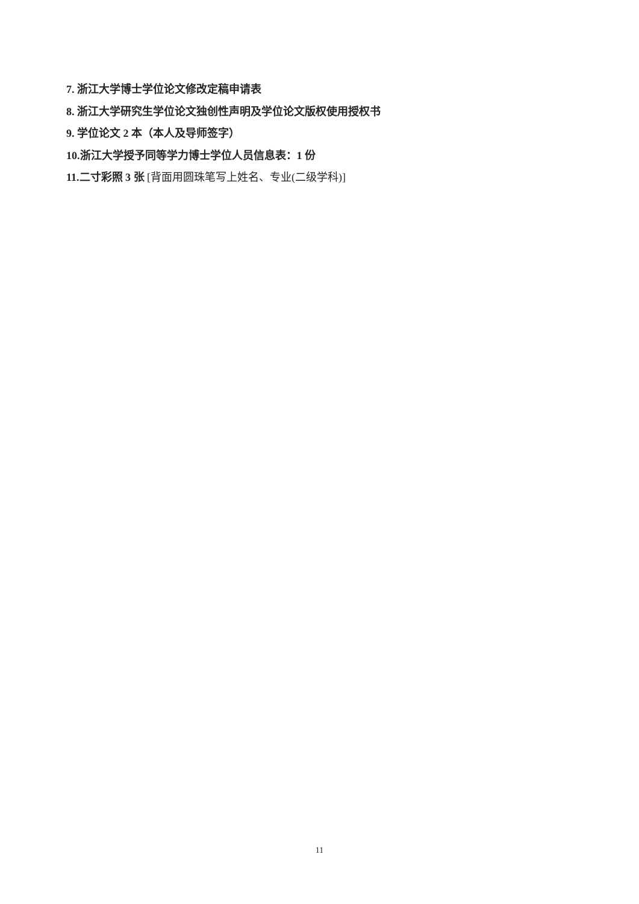7. 浙江大学博士学位论文修改定稿申请表
8. 浙江大学研究生学位论文独创性声明及学位论文版权使用授权书
9. 学位论文 2 本（本人及导师签字）
10.浙江大学授予同等学力博士学位人员信息表：1 份
11.二寸彩照 3 张 [背面用圆珠笔写上姓名、专业(二级学科)]
11